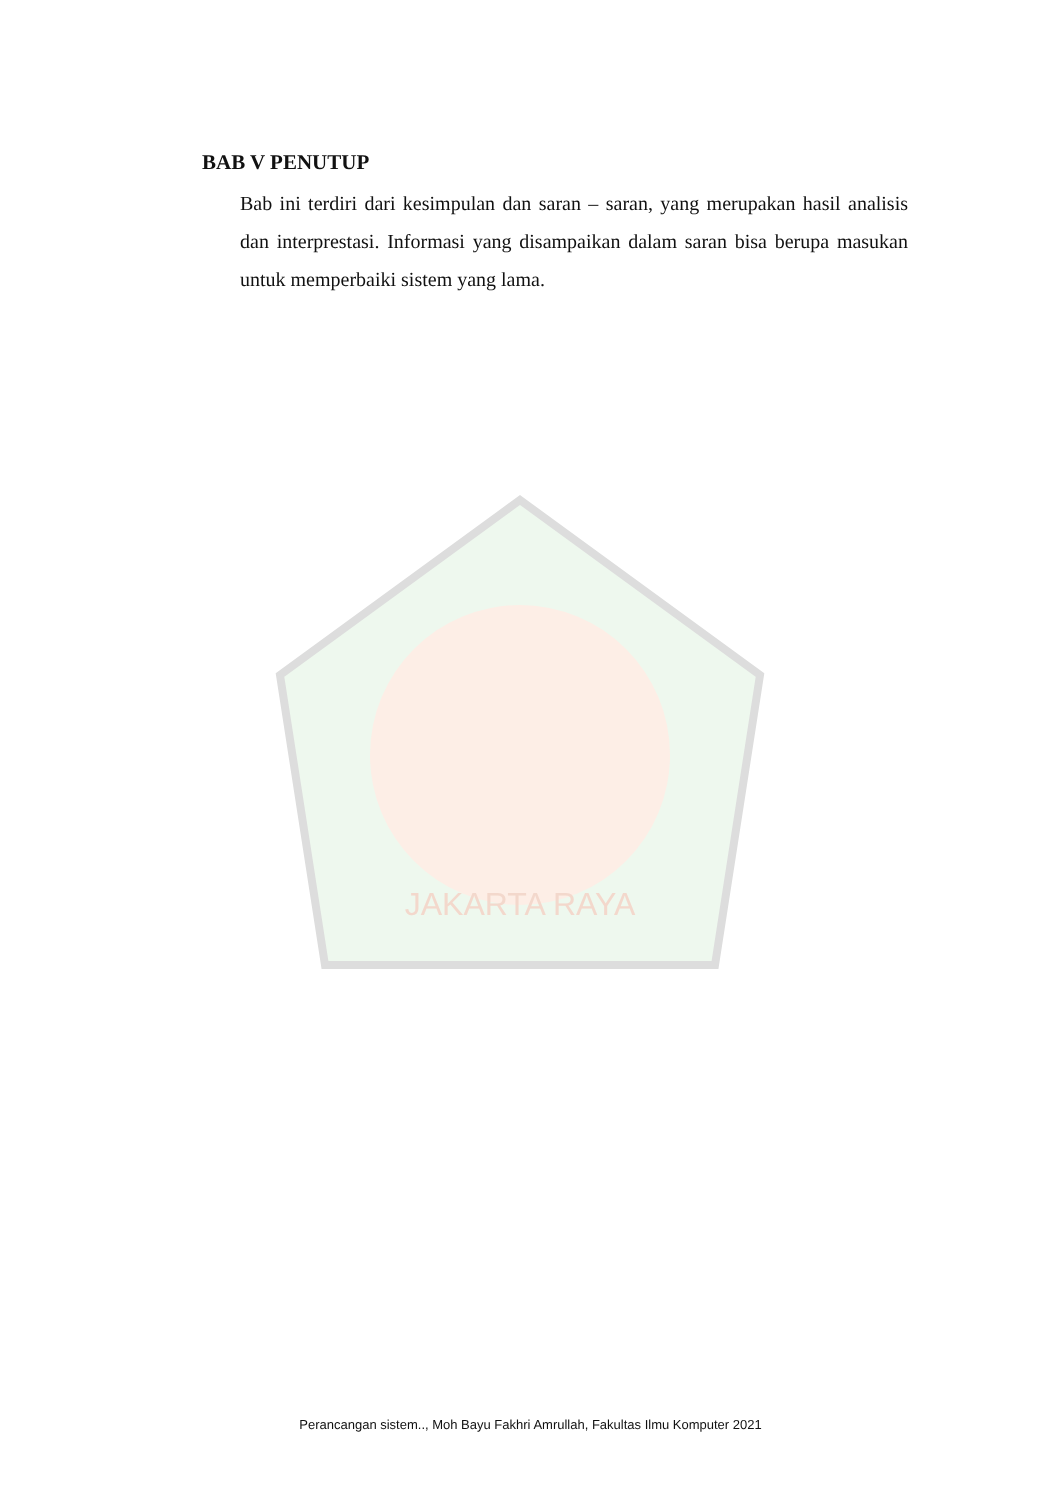JAKARTA RAYA
BAB V PENUTUP
Bab ini terdiri dari kesimpulan dan saran – saran, yang merupakan hasil analisis dan interprestasi. Informasi yang disampaikan dalam saran bisa berupa masukan untuk memperbaiki sistem yang lama.
Perancangan sistem.., Moh Bayu Fakhri Amrullah, Fakultas Ilmu Komputer 2021